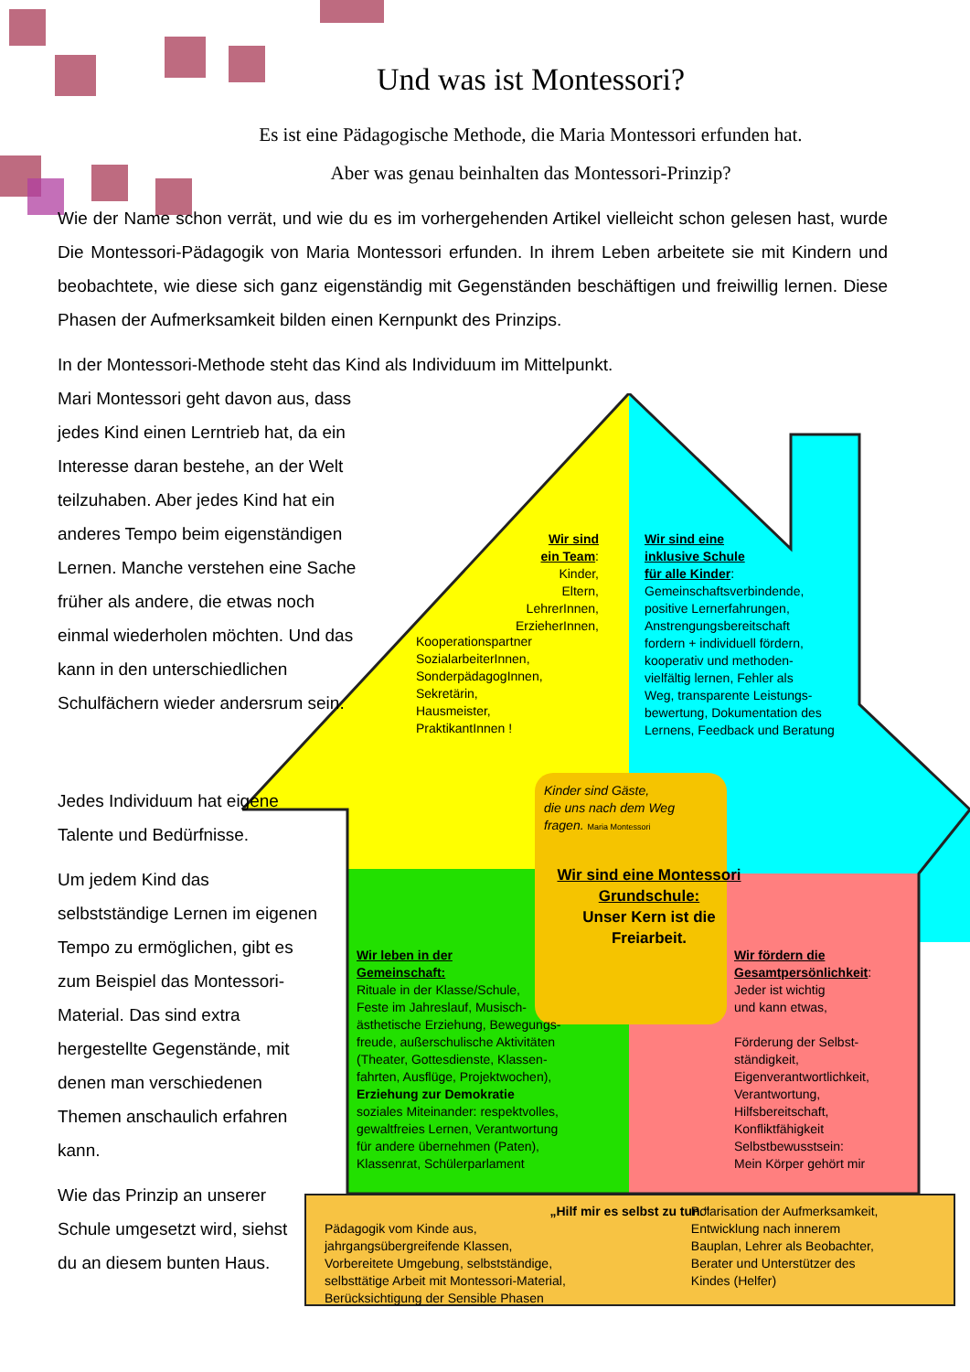Und was ist Montessori?
Es ist eine Pädagogische Methode, die Maria Montessori erfunden hat.
Aber was genau beinhalten das Montessori-Prinzip?
Wie der Name schon verrät, und wie du es im vorhergehenden Artikel vielleicht schon gelesen hast, wurde Die Montessori-Pädagogik von Maria Montessori erfunden. In ihrem Leben arbeitete sie mit Kindern und beobachtete, wie diese sich ganz eigenständig mit Gegenständen beschäftigen und freiwillig lernen. Diese Phasen der Aufmerksamkeit bilden einen Kernpunkt des Prinzips.
In der Montessori-Methode steht das Kind als Individuum im Mittelpunkt.
Mari Montessori geht davon aus, dass jedes Kind einen Lerntrieb hat, da ein Interesse daran bestehe, an der Welt teilzuhaben. Aber jedes Kind hat ein anderes Tempo beim eigenständigen Lernen. Manche verstehen eine Sache früher als andere, die etwas noch einmal wiederholen möchten. Und das kann in den unterschiedlichen Schulfächern wieder andersrum sein.
Jedes Individuum hat eigene Talente und Bedürfnisse.
Um jedem Kind das selbstständige Lernen im eigenen Tempo zu ermöglichen, gibt es zum Beispiel das Montessori-Material. Das sind extra hergestellte Gegenstände, mit denen man verschiedenen Themen anschaulich erfahren kann.
Wie das Prinzip an unserer Schule umgesetzt wird, siehst du an diesem bunten Haus.
Wir sind
ein Team:
Kinder,
Eltern,
LehrerInnen,
ErzieherInnen,
Kooperationspartner
SozialarbeiterInnen,
SonderpädagogInnen,
Sekretärin,
Hausmeister,
PraktikantInnen !
Wir sind eine
inklusive Schule
für alle Kinder:
Gemeinschaftsverbindende,
positive Lernerfahrungen,
Anstrengungsbereitschaft
fordern + individuell fördern,
kooperativ und methoden-
vielfältig lernen, Fehler als
Weg, transparente Leistungs-
bewertung, Dokumentation des
Lernens, Feedback und Beratung
Kinder sind Gäste,
die uns nach dem Weg
fragen. Maria Montessori
Wir sind eine Montessori
Grundschule:
Unser Kern ist die
Freiarbeit.
Wir leben in der
Gemeinschaft:
Rituale in der Klasse/Schule,
Feste im Jahreslauf, Musisch-
ästhetische Erziehung, Bewegungs-
freude, außerschulische Aktivitäten
(Theater, Gottesdienste, Klassen-
fahrten, Ausflüge, Projektwochen),
Erziehung zur Demokratie
soziales Miteinander: respektvolles,
gewaltfreies Lernen, Verantwortung
für andere übernehmen (Paten),
Klassenrat, Schülerparlament
Wir fördern die
Gesamtpersönlichkeit:
Jeder ist wichtig
und kann etwas,
Förderung der Selbst-
ständigkeit,
Eigenverantwortlichkeit,
Verantwortung,
Hilfsbereitschaft,
Konfliktfähigkeit
Selbstbewusstsein:
Mein Körper gehört mir
„Hilf mir es selbst zu tun.“
Pädagogik vom Kinde aus,
jahrgangsübergreifende Klassen,
Vorbereitete Umgebung, selbstständige,
selbsttätige Arbeit mit Montessori-Material,
Berücksichtigung der Sensible Phasen
Polarisation der Aufmerksamkeit,
Entwicklung nach innerem
Bauplan, Lehrer als Beobachter,
Berater und Unterstützer des
Kindes (Helfer)